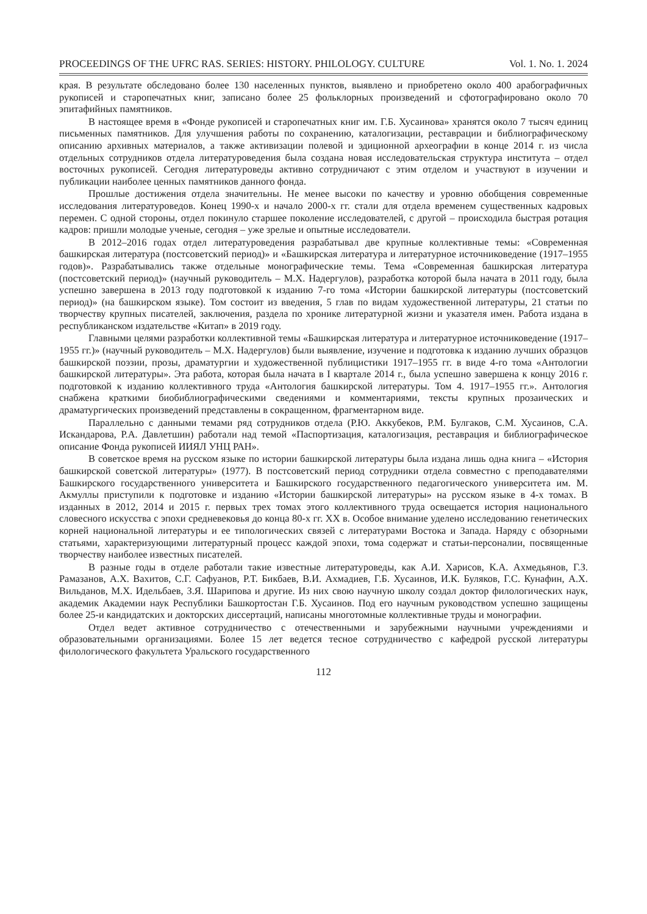PROCEEDINGS OF THE UFRC RAS. SERIES: HISTORY. PHILOLOGY. CULTURE Vol. 1. No. 1. 2024
края. В результате обследовано более 130 населенных пунктов, выявлено и приобретено около 400 арабографичных рукописей и старопечатных книг, записано более 25 фольклорных произведений и сфотографировано около 70 эпитафийных памятников.
В настоящее время в «Фонде рукописей и старопечатных книг им. Г.Б. Хусаинова» хранятся около 7 тысяч единиц письменных памятников. Для улучшения работы по сохранению, каталогизации, реставрации и библиографическому описанию архивных материалов, а также активизации полевой и эдиционной археографии в конце 2014 г. из числа отдельных сотрудников отдела литературоведения была создана новая исследовательская структура института – отдел восточных рукописей. Сегодня литературоведы активно сотрудничают с этим отделом и участвуют в изучении и публикации наиболее ценных памятников данного фонда.
Прошлые достижения отдела значительны. Не менее высоки по качеству и уровню обобщения современные исследования литературоведов. Конец 1990-х и начало 2000-х гг. стали для отдела временем существенных кадровых перемен. С одной стороны, отдел покинуло старшее поколение исследователей, с другой – происходила быстрая ротация кадров: пришли молодые ученые, сегодня – уже зрелые и опытные исследователи.
В 2012–2016 годах отдел литературоведения разрабатывал две крупные коллективные темы: «Современная башкирская литература (постсоветский период)» и «Башкирская литература и литературное источниковедение (1917–1955 годов)». Разрабатывались также отдельные монографические темы. Тема «Современная башкирская литература (постсоветский период)» (научный руководитель – М.Х. Надергулов), разработка которой была начата в 2011 году, была успешно завершена в 2013 году подготовкой к изданию 7-го тома «Истории башкирской литературы (постсоветский период)» (на башкирском языке). Том состоит из введения, 5 глав по видам художественной литературы, 21 статьи по творчеству крупных писателей, заключения, раздела по хронике литературной жизни и указателя имен. Работа издана в республиканском издательстве «Китап» в 2019 году.
Главными целями разработки коллективной темы «Башкирская литература и литературное источниковедение (1917–1955 гг.)» (научный руководитель – М.Х. Надергулов) были выявление, изучение и подготовка к изданию лучших образцов башкирской поэзии, прозы, драматургии и художественной публицистики 1917–1955 гг. в виде 4-го тома «Антологии башкирской литературы». Эта работа, которая была начата в I квартале 2014 г., была успешно завершена к концу 2016 г. подготовкой к изданию коллективного труда «Антология башкирской литературы. Том 4. 1917–1955 гг.». Антология снабжена краткими биобиблиографическими сведениями и комментариями, тексты крупных прозаических и драматургических произведений представлены в сокращенном, фрагментарном виде.
Параллельно с данными темами ряд сотрудников отдела (Р.Ю. Аккубеков, Р.М. Булгаков, С.М. Хусаинов, С.А. Искандарова, Р.А. Давлетшин) работали над темой «Паспортизация, каталогизация, реставрация и библиографическое описание Фонда рукописей ИИЯЛ УНЦ РАН».
В советское время на русском языке по истории башкирской литературы была издана лишь одна книга – «История башкирской советской литературы» (1977). В постсоветский период сотрудники отдела совместно с преподавателями Башкирского государственного университета и Башкирского государственного педагогического университета им. М. Акмуллы приступили к подготовке и изданию «Истории башкирской литературы» на русском языке в 4-х томах. В изданных в 2012, 2014 и 2015 г. первых трех томах этого коллективного труда освещается история национального словесного искусства с эпохи средневековья до конца 80-х гг. XX в. Особое внимание уделено исследованию генетических корней национальной литературы и ее типологических связей с литературами Востока и Запада. Наряду с обзорными статьями, характеризующими литературный процесс каждой эпохи, тома содержат и статьи-персоналии, посвященные творчеству наиболее известных писателей.
В разные годы в отделе работали такие известные литературоведы, как А.И. Харисов, К.А. Ахмедьянов, Г.З. Рамазанов, А.Х. Вахитов, С.Г. Сафуанов, Р.Т. Бикбаев, В.И. Ахмадиев, Г.Б. Хусаинов, И.К. Буляков, Г.С. Кунафин, А.Х. Вильданов, М.Х. Идельбаев, З.Я. Шарипова и другие. Из них свою научную школу создал доктор филологических наук, академик Академии наук Республики Башкортостан Г.Б. Хусаинов. Под его научным руководством успешно защищены более 25-и кандидатских и докторских диссертаций, написаны многотомные коллективные труды и монографии.
Отдел ведет активное сотрудничество с отечественными и зарубежными научными учреждениями и образовательными организациями. Более 15 лет ведется тесное сотрудничество с кафедрой русской литературы филологического факультета Уральского государственного
112